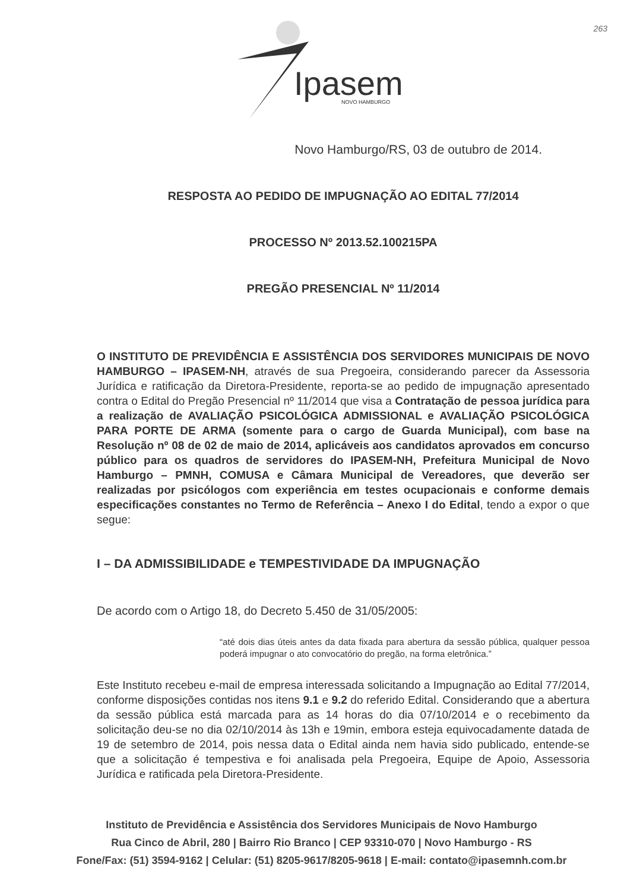Ipasem
NOVO HAMBURGO
263
Novo Hamburgo/RS, 03 de outubro de 2014.
RESPOSTA AO PEDIDO DE IMPUGNAÇÃO AO EDITAL 77/2014
PROCESSO Nº 2013.52.100215PA
PREGÃO PRESENCIAL Nº 11/2014
O INSTITUTO DE PREVIDÊNCIA E ASSISTÊNCIA DOS SERVIDORES MUNICIPAIS DE NOVO HAMBURGO – IPASEM-NH, através de sua Pregoeira, considerando parecer da Assessoria Jurídica e ratificação da Diretora-Presidente, reporta-se ao pedido de impugnação apresentado contra o Edital do Pregão Presencial nº 11/2014 que visa a Contratação de pessoa jurídica para a realização de AVALIAÇÃO PSICOLÓGICA ADMISSIONAL e AVALIAÇÃO PSICOLÓGICA PARA PORTE DE ARMA (somente para o cargo de Guarda Municipal), com base na Resolução nº 08 de 02 de maio de 2014, aplicáveis aos candidatos aprovados em concurso público para os quadros de servidores do IPASEM-NH, Prefeitura Municipal de Novo Hamburgo – PMNH, COMUSA e Câmara Municipal de Vereadores, que deverão ser realizadas por psicólogos com experiência em testes ocupacionais e conforme demais especificações constantes no Termo de Referência – Anexo I do Edital, tendo a expor o que segue:
I – DA ADMISSIBILIDADE e TEMPESTIVIDADE DA IMPUGNAÇÃO
De acordo com o Artigo 18, do Decreto 5.450 de 31/05/2005:
“até dois dias úteis antes da data fixada para abertura da sessão pública, qualquer pessoa poderá impugnar o ato convocatório do pregão, na forma eletrônica.”
Este Instituto recebeu e-mail de empresa interessada solicitando a Impugnação ao Edital 77/2014, conforme disposições contidas nos itens 9.1 e 9.2 do referido Edital. Considerando que a abertura da sessão pública está marcada para as 14 horas do dia 07/10/2014 e o recebimento da solicitação deu-se no dia 02/10/2014 às 13h e 19min, embora esteja equivocadamente datada de 19 de setembro de 2014, pois nessa data o Edital ainda nem havia sido publicado, entende-se que a solicitação é tempestiva e foi analisada pela Pregoeira, Equipe de Apoio, Assessoria Jurídica e ratificada pela Diretora-Presidente.
Instituto de Previdência e Assistência dos Servidores Municipais de Novo Hamburgo
Rua Cinco de Abril, 280 | Bairro Rio Branco | CEP 93310-070 | Novo Hamburgo - RS
Fone/Fax: (51) 3594-9162 | Celular: (51) 8205-9617/8205-9618 | E-mail: contato@ipasemnh.com.br